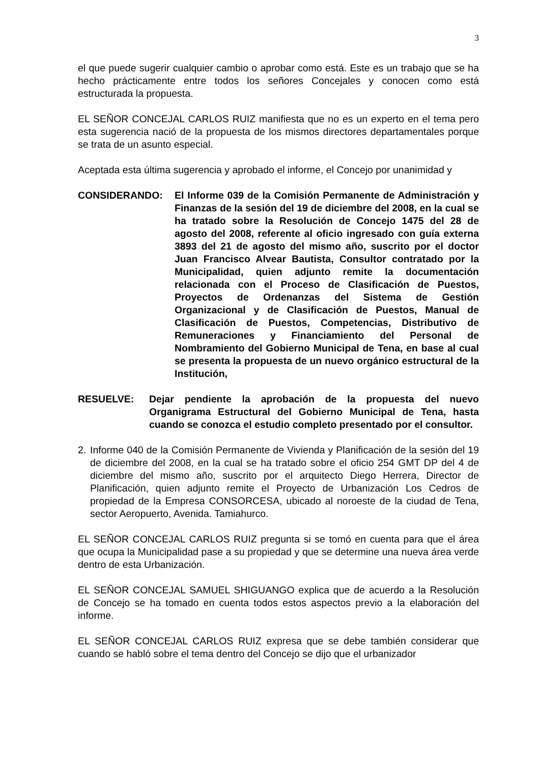3
el que puede sugerir cualquier cambio o aprobar como está. Este es un trabajo que se ha hecho prácticamente entre todos los señores Concejales y conocen como está estructurada la propuesta.
EL SEÑOR CONCEJAL CARLOS RUIZ manifiesta que no es un experto en el tema pero esta sugerencia nació de la propuesta de los mismos directores departamentales porque se trata de un asunto especial.
Aceptada esta última sugerencia y aprobado el informe, el Concejo por unanimidad y
CONSIDERANDO: El Informe 039 de la Comisión Permanente de Administración y Finanzas de la sesión del 19 de diciembre del 2008, en la cual se ha tratado sobre la Resolución de Concejo 1475 del 28 de agosto del 2008, referente al oficio ingresado con guía externa 3893 del 21 de agosto del mismo año, suscrito por el doctor Juan Francisco Alvear Bautista, Consultor contratado por la Municipalidad, quien adjunto remite la documentación relacionada con el Proceso de Clasificación de Puestos, Proyectos de Ordenanzas del Sistema de Gestión Organizacional y de Clasificación de Puestos, Manual de Clasificación de Puestos, Competencias, Distributivo de Remuneraciones y Financiamiento del Personal de Nombramiento del Gobierno Municipal de Tena, en base al cual se presenta la propuesta de un nuevo orgánico estructural de la Institución,
RESUELVE: Dejar pendiente la aprobación de la propuesta del nuevo Organigrama Estructural del Gobierno Municipal de Tena, hasta cuando se conozca el estudio completo presentado por el consultor.
2. Informe 040 de la Comisión Permanente de Vivienda y Planificación de la sesión del 19 de diciembre del 2008, en la cual se ha tratado sobre el oficio 254 GMT DP del 4 de diciembre del mismo año, suscrito por el arquitecto Diego Herrera, Director de Planificación, quien adjunto remite el Proyecto de Urbanización Los Cedros de propiedad de la Empresa CONSORCESA, ubicado al noroeste de la ciudad de Tena, sector Aeropuerto, Avenida. Tamiahurco.
EL SEÑOR CONCEJAL CARLOS RUIZ pregunta si se tomó en cuenta para que el área que ocupa la Municipalidad pase a su propiedad y que se determine una nueva área verde dentro de esta Urbanización.
EL SEÑOR CONCEJAL SAMUEL SHIGUANGO explica que de acuerdo a la Resolución de Concejo se ha tomado en cuenta todos estos aspectos previo a la elaboración del informe.
EL SEÑOR CONCEJAL CARLOS RUIZ expresa que se debe también considerar que cuando se habló sobre el tema dentro del Concejo se dijo que el urbanizador